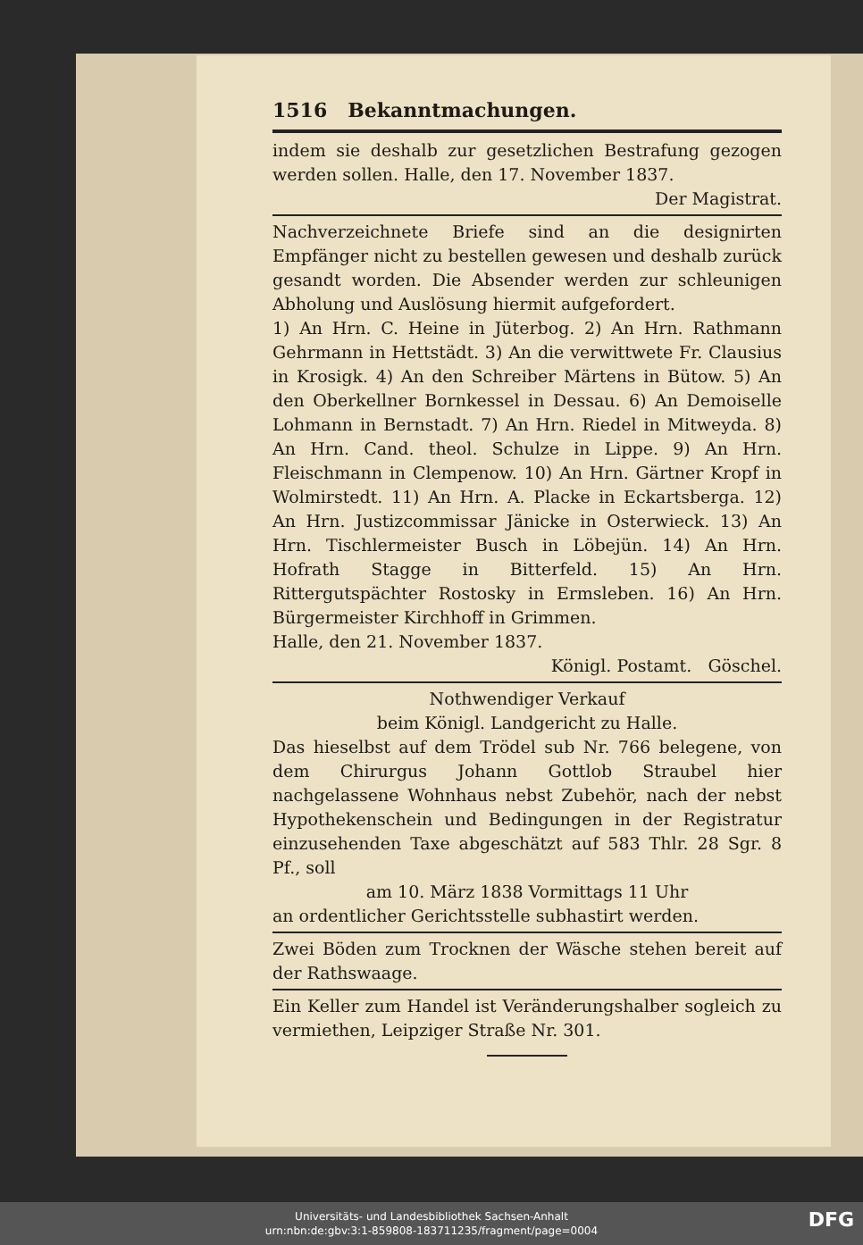1516 Bekanntmachungen.
indem sie deshalb zur gesetzlichen Bestrafung gezogen werden sollen. Halle, den 17. November 1837.
Der Magistrat.
Nachverzeichnete Briefe sind an die designirten Empfänger nicht zu bestellen gewesen und deshalb zurück gesandt worden. Die Absender werden zur schleunigen Abholung und Auslösung hiermit aufgefordert.
1) An Hrn. C. Heine in Jüterbog. 2) An Hrn. Rathmann Gehrmann in Hettstädt. 3) An die verwittwete Fr. Clausius in Krosigk. 4) An den Schreiber Märtens in Bütow. 5) An den Oberkellner Bornkessel in Dessau. 6) An Demoiselle Lohmann in Bernstadt. 7) An Hrn. Riedel in Mitweyda. 8) An Hrn. Cand. theol. Schulze in Lippe. 9) An Hrn. Fleischmann in Clempenow. 10) An Hrn. Gärtner Kropf in Wolmirstedt. 11) An Hrn. A. Placke in Eckartsberga. 12) An Hrn. Justizcommissar Jänicke in Osterwieck. 13) An Hrn. Tischlermeister Busch in Löbejün. 14) An Hrn. Hofrath Stagge in Bitterfeld. 15) An Hrn. Rittergutspächter Rostosky in Ermsleben. 16) An Hrn. Bürgermeister Kirchhoff in Grimmen.
Halle, den 21. November 1837.
Königl. Postamt. Göschel.
Nothwendiger Verkauf
beim Königl. Landgericht zu Halle.
Das hieselbst auf dem Trödel sub Nr. 766 belegene, von dem Chirurgus Johann Gottlob Straubel hier nachgelassene Wohnhaus nebst Zubehör, nach der nebst Hypothekenschein und Bedingungen in der Registratur einzusehenden Taxe abgeschätzt auf 583 Thlr. 28 Sgr. 8 Pf., soll
am 10. März 1838 Vormittags 11 Uhr
an ordentlicher Gerichtsstelle subhastirt werden.
Zwei Böden zum Trocknen der Wäsche stehen bereit auf der Rathswaage.
Ein Keller zum Handel ist Veränderungshalber sogleich zu vermiethen, Leipziger Straße Nr. 301.
Universitäts- und Landesbibliothek Sachsen-Anhalt
urn:nbn:de:gbv:3:1-859808-183711235/fragment/page=0004
DFG